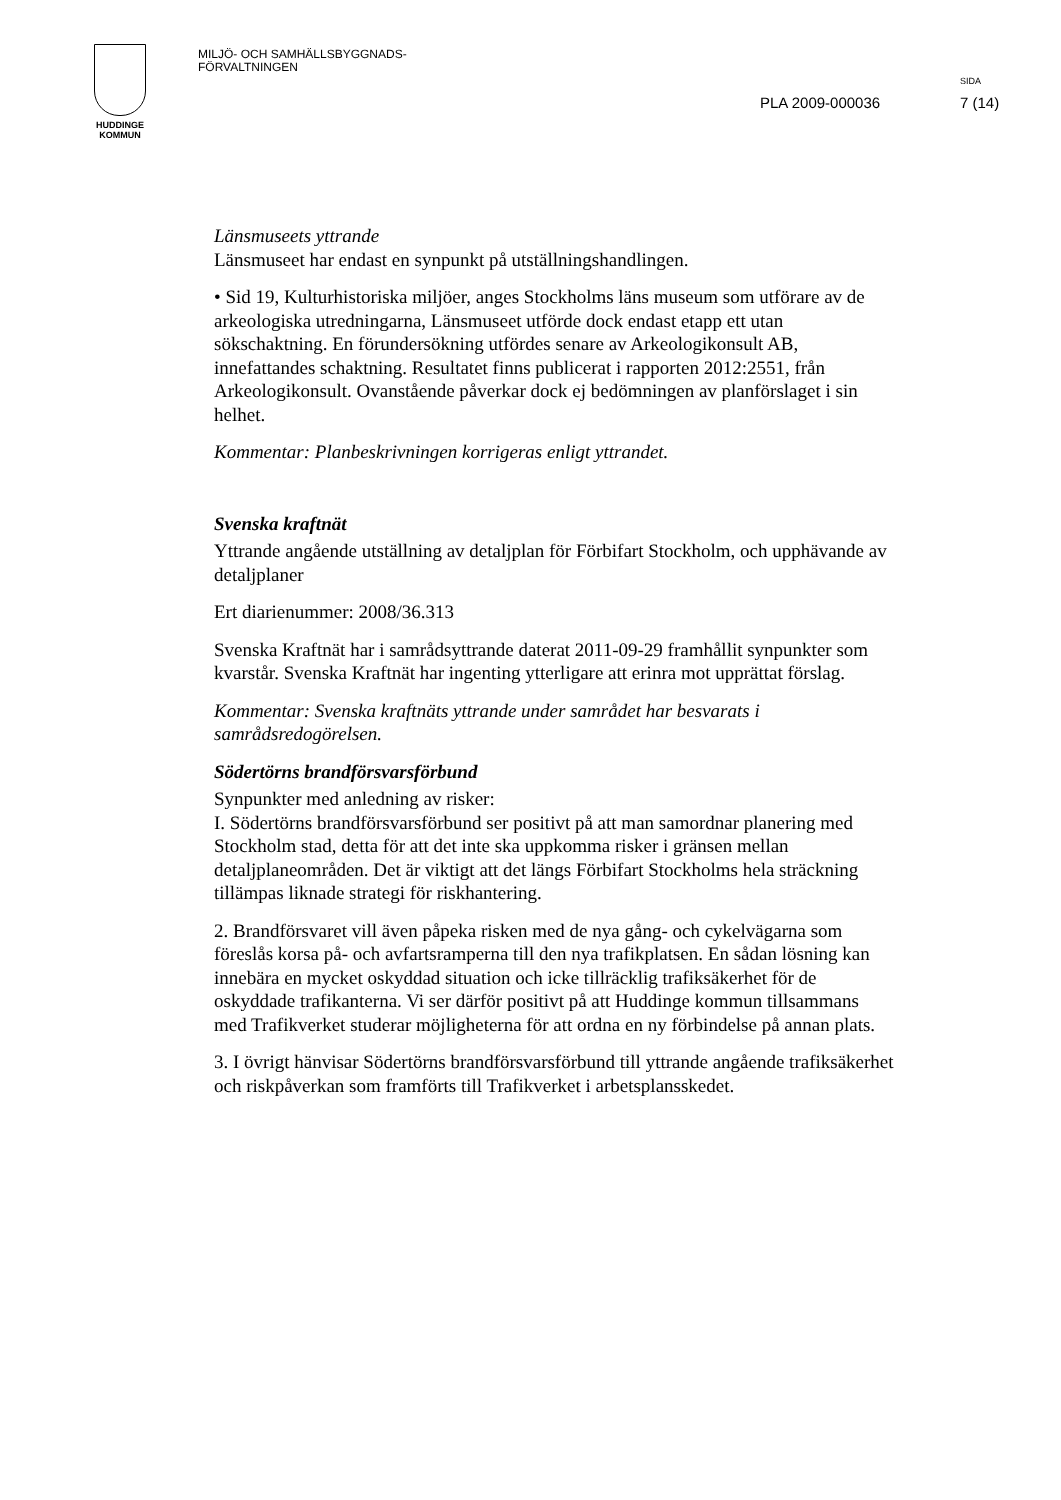HUDDINGE
KOMMUN
MILJÖ- OCH SAMHÄLLSBYGGNADS-
FÖRVALTNINGEN
SIDA
PLA 2009-000036 7 (14)
Länsmuseets yttrande
Länsmuseet har endast en synpunkt på utställningshandlingen.
• Sid 19, Kulturhistoriska miljöer, anges Stockholms läns museum som utförare av de arkeologiska utredningarna, Länsmuseet utförde dock endast etapp ett utan sökschaktning. En förundersökning utfördes senare av Arkeologikonsult AB, innefattandes schaktning. Resultatet finns publicerat i rapporten 2012:2551, från Arkeologikonsult. Ovanstående påverkar dock ej bedömningen av planförslaget i sin helhet.
Kommentar: Planbeskrivningen korrigeras enligt yttrandet.
Svenska kraftnät
Yttrande angående utställning av detaljplan för Förbifart Stockholm, och upphävande av detaljplaner
Ert diarienummer: 2008/36.313
Svenska Kraftnät har i samrådsyttrande daterat 2011-09-29 framhållit synpunkter som kvarstår. Svenska Kraftnät har ingenting ytterligare att erinra mot upprättat förslag.
Kommentar: Svenska kraftnäts yttrande under samrådet har besvarats i samrådsredogörelsen.
Södertörns brandförsvarsförbund
Synpunkter med anledning av risker:
I. Södertörns brandförsvarsförbund ser positivt på att man samordnar planering med Stockholm stad, detta för att det inte ska uppkomma risker i gränsen mellan detaljplaneområden. Det är viktigt att det längs Förbifart Stockholms hela sträckning tillämpas liknade strategi för riskhantering.
2. Brandförsvaret vill även påpeka risken med de nya gång- och cykelvägarna som föreslås korsa på- och avfartsramperna till den nya trafikplatsen. En sådan lösning kan innebära en mycket oskyddad situation och icke tillräcklig trafiksäkerhet för de oskyddade trafikanterna. Vi ser därför positivt på att Huddinge kommun tillsammans med Trafikverket studerar möjligheterna för att ordna en ny förbindelse på annan plats.
3. I övrigt hänvisar Södertörns brandförsvarsförbund till yttrande angående trafiksäkerhet och riskpåverkan som framförts till Trafikverket i arbetsplansskedet.